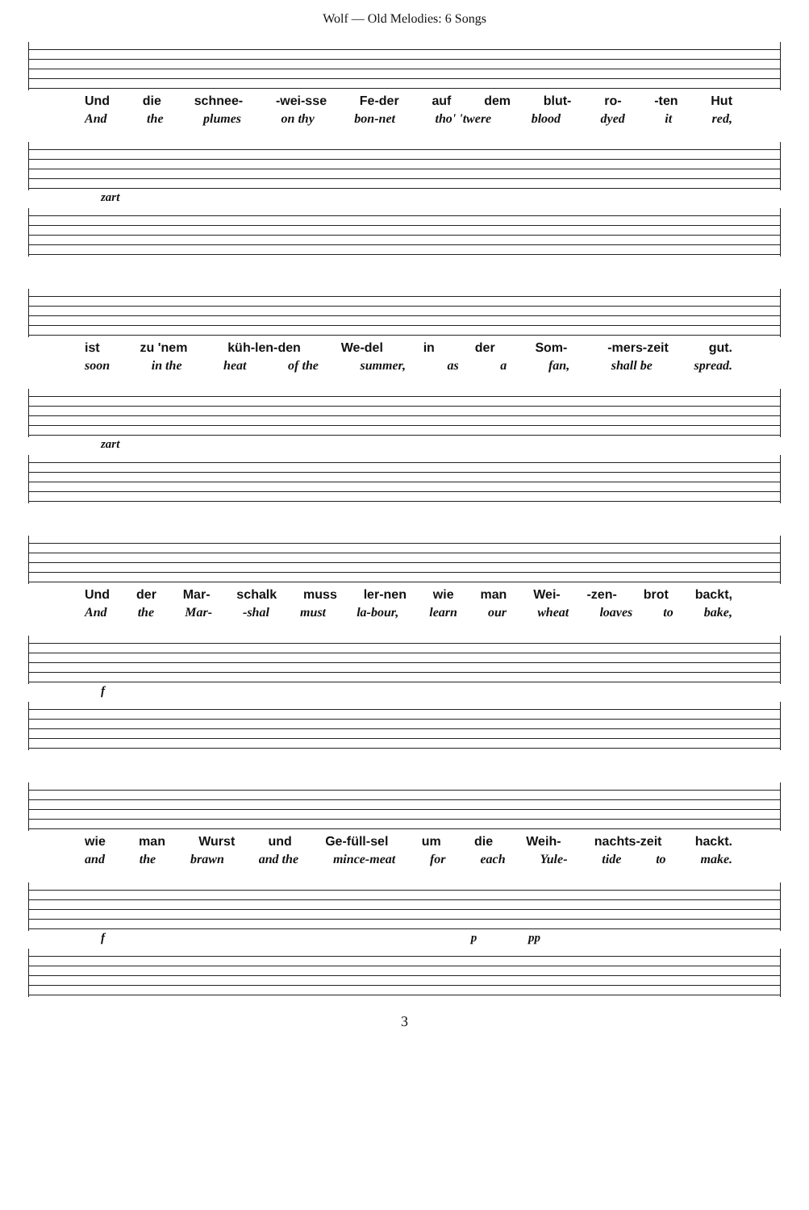Wolf — Old Melodies: 6 Songs
Und die schnee- -wei-sse Fe-der auf dem blut- ro- -ten Hut
And the plumes on thy bon-net tho' 'twere blood dyed it red,
zart
ist zu 'nem küh-len-den We-del in der Som- -mers-zeit gut.
soon in the heat of the summer, as a fan, shall be spread.
zart
Und der Mar- schalk muss ler-nen wie man Wei- -zen- brot backt,
And the Mar- -shal must la-bour, learn our wheat loaves to bake,
f
wie man Wurst und Ge-füll-sel um die Weih- nachts-zeit hackt.
and the brawn and the mince-meat for each Yule- tide to make.
f p pp
3